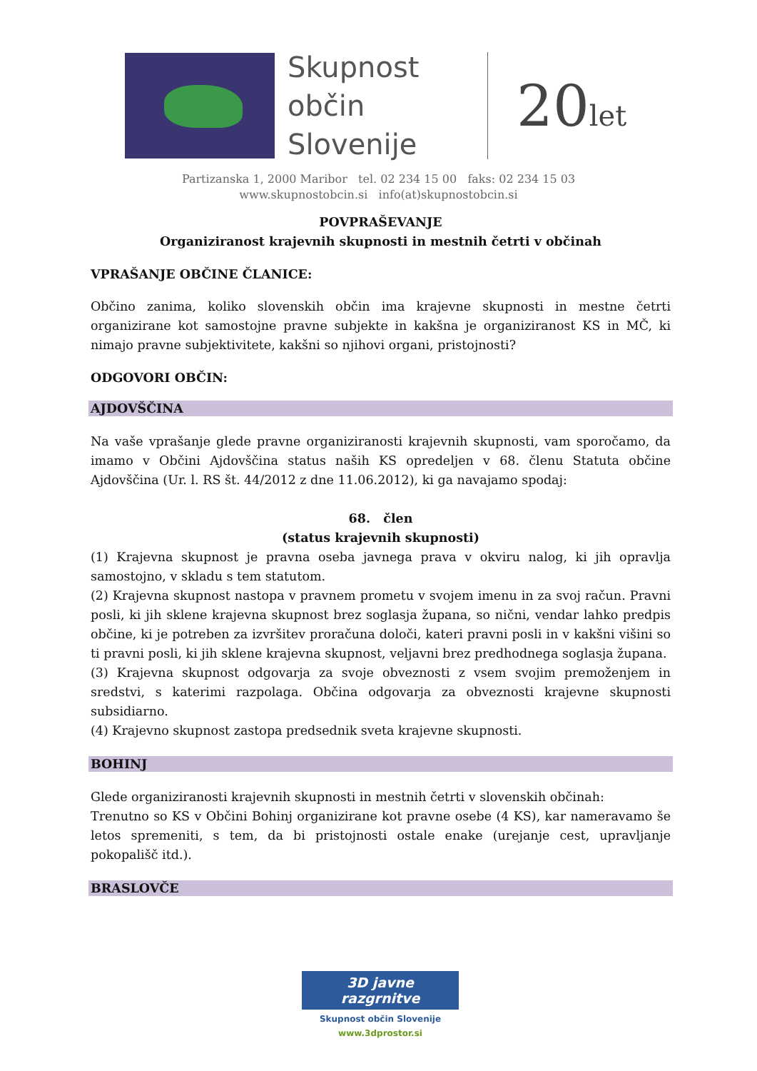Skupnost občin Slovenije
20let
Partizanska 1, 2000 Maribor tel. 02 234 15 00 faks: 02 234 15 03
www.skupnostobcin.si info(at)skupnostobcin.si
POVPRAŠEVANJE
Organiziranost krajevnih skupnosti in mestnih četrti v občinah
VPRAŠANJE OBČINE ČLANICE:
Občino zanima, koliko slovenskih občin ima krajevne skupnosti in mestne četrti organizirane kot samostojne pravne subjekte in kakšna je organiziranost KS in MČ, ki nimajo pravne subjektivitete, kakšni so njihovi organi, pristojnosti?
ODGOVORI OBČIN:
AJDOVŠČINA
Na vaše vprašanje glede pravne organiziranosti krajevnih skupnosti, vam sporočamo, da imamo v Občini Ajdovščina status naših KS opredeljen v 68. členu Statuta občine Ajdovščina (Ur. l. RS št. 44/2012 z dne 11.06.2012), ki ga navajamo spodaj:
68. člen
(status krajevnih skupnosti)
(1) Krajevna skupnost je pravna oseba javnega prava v okviru nalog, ki jih opravlja samostojno, v skladu s tem statutom.
(2) Krajevna skupnost nastopa v pravnem prometu v svojem imenu in za svoj račun. Pravni posli, ki jih sklene krajevna skupnost brez soglasja župana, so nični, vendar lahko predpis občine, ki je potreben za izvršitev proračuna določi, kateri pravni posli in v kakšni višini so ti pravni posli, ki jih sklene krajevna skupnost, veljavni brez predhodnega soglasja župana.
(3) Krajevna skupnost odgovarja za svoje obveznosti z vsem svojim premoženjem in sredstvi, s katerimi razpolaga. Občina odgovarja za obveznosti krajevne skupnosti subsidiarno.
(4) Krajevno skupnost zastopa predsednik sveta krajevne skupnosti.
BOHINJ
Glede organiziranosti krajevnih skupnosti in mestnih četrti v slovenskih občinah:
Trenutno so KS v Občini Bohinj organizirane kot pravne osebe (4 KS), kar nameravamo še letos spremeniti, s tem, da bi pristojnosti ostale enake (urejanje cest, upravljanje pokopališč itd.).
BRASLOVČE
3D javne razgrnitve
Skupnost občin Slovenije
www.3dprostor.si